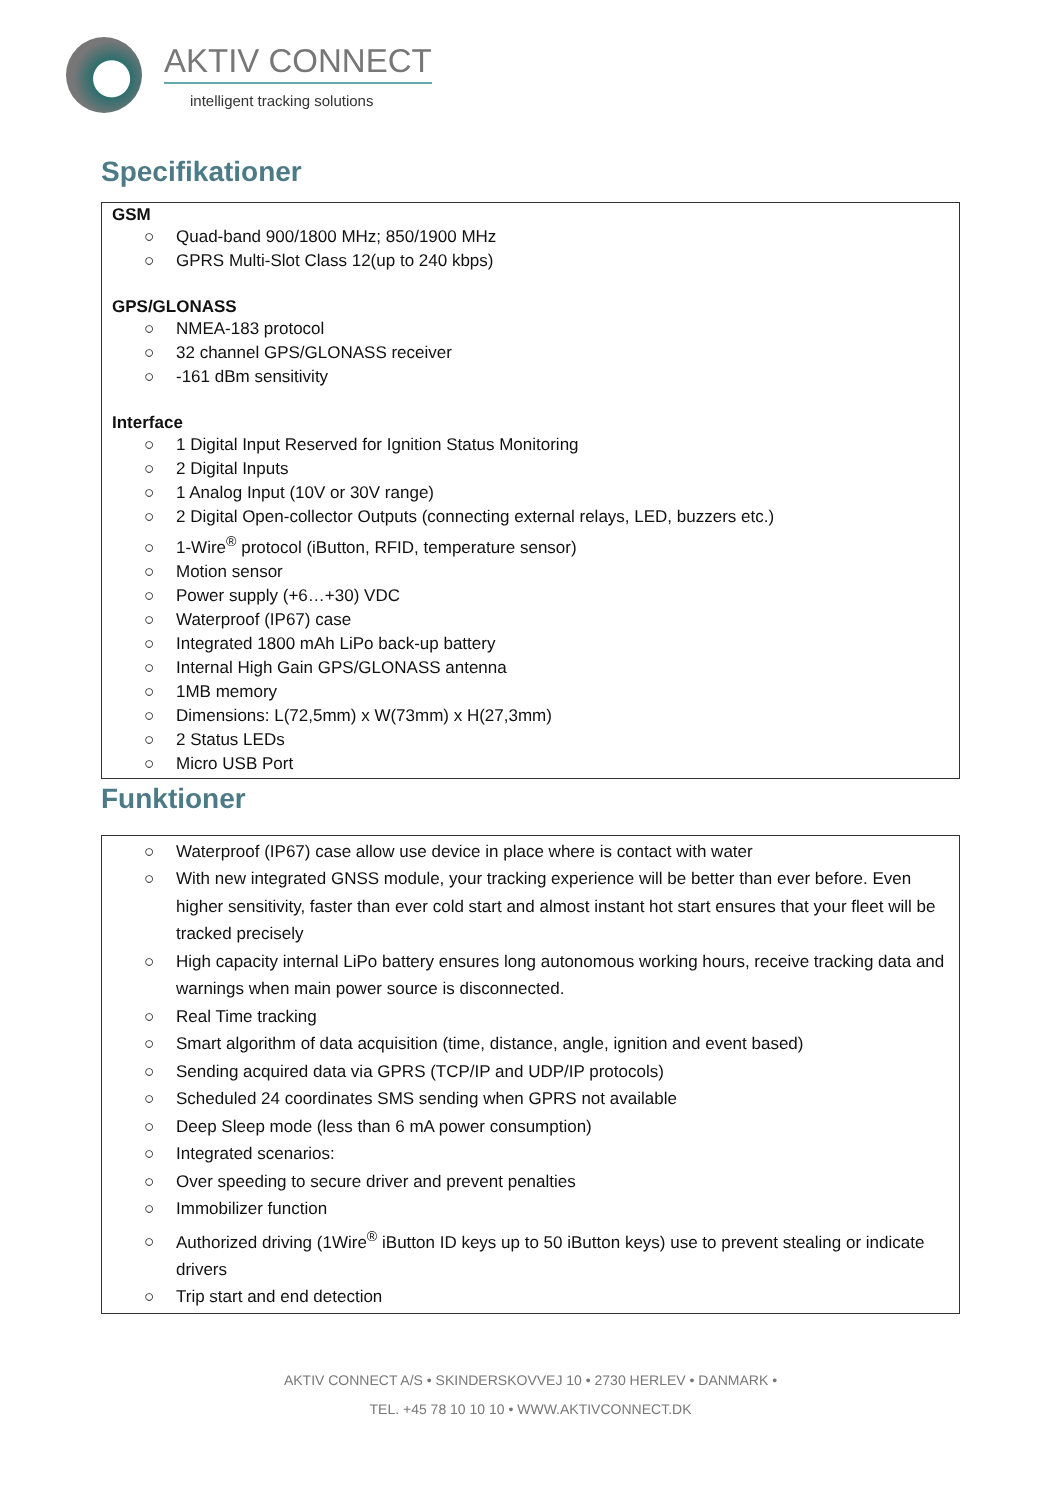AKTIV CONNECT
intelligent tracking solutions
Specifikationer
GSM
○ Quad-band 900/1800 MHz; 850/1900 MHz
○ GPRS Multi-Slot Class 12(up to 240 kbps)
GPS/GLONASS
○ NMEA-183 protocol
○ 32 channel GPS/GLONASS receiver
○ -161 dBm sensitivity
Interface
○ 1 Digital Input Reserved for Ignition Status Monitoring
○ 2 Digital Inputs
○ 1 Analog Input (10V or 30V range)
○ 2 Digital Open-collector Outputs (connecting external relays, LED, buzzers etc.)
○ 1-Wire<sup>®</sup> protocol (iButton, RFID, temperature sensor)
○ Motion sensor
○ Power supply (+6…+30) VDC
○ Waterproof (IP67) case
○ Integrated 1800 mAh LiPo back-up battery
○ Internal High Gain GPS/GLONASS antenna
○ 1MB memory
○ Dimensions: L(72,5mm) x W(73mm) x H(27,3mm)
○ 2 Status LEDs
○ Micro USB Port
Funktioner
○ Waterproof (IP67) case allow use device in place where is contact with water
○ With new integrated GNSS module, your tracking experience will be better than ever before. Even higher sensitivity, faster than ever cold start and almost instant hot start ensures that your fleet will be tracked precisely
○ High capacity internal LiPo battery ensures long autonomous working hours, receive tracking data and warnings when main power source is disconnected.
○ Real Time tracking
○ Smart algorithm of data acquisition (time, distance, angle, ignition and event based)
○ Sending acquired data via GPRS (TCP/IP and UDP/IP protocols)
○ Scheduled 24 coordinates SMS sending when GPRS not available
○ Deep Sleep mode (less than 6 mA power consumption)
○ Integrated scenarios:
○ Over speeding to secure driver and prevent penalties
○ Immobilizer function
○ Authorized driving (1Wire<sup>®</sup> iButton ID keys up to 50 iButton keys) use to prevent stealing or indicate drivers
○ Trip start and end detection
AKTIV CONNECT A/S • SKINDERSKOVVEJ 10 • 2730 HERLEV • DANMARK •
TEL. +45 78 10 10 10 • WWW.AKTIVCONNECT.DK